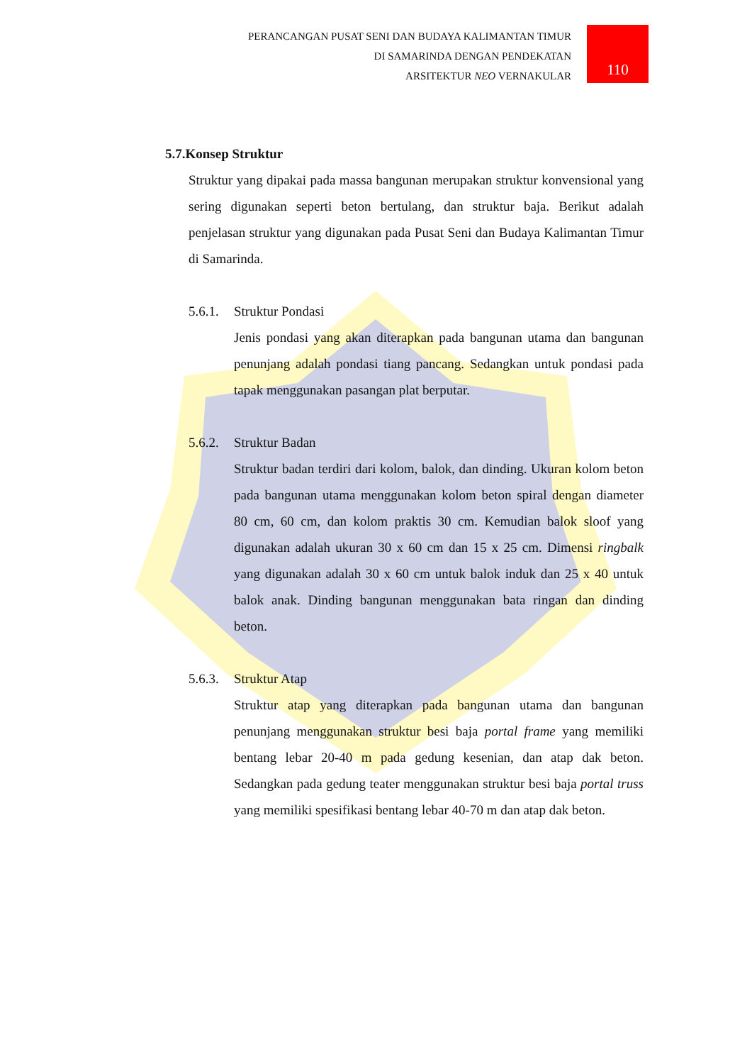PERANCANGAN PUSAT SENI DAN BUDAYA KALIMANTAN TIMUR
DI SAMARINDA DENGAN PENDEKATAN
ARSITEKTUR NEO VERNAKULAR
110
5.7.Konsep Struktur
Struktur yang dipakai pada massa bangunan merupakan struktur konvensional yang sering digunakan seperti beton bertulang, dan struktur baja. Berikut adalah penjelasan struktur yang digunakan pada Pusat Seni dan Budaya Kalimantan Timur di Samarinda.
5.6.1. Struktur Pondasi
Jenis pondasi yang akan diterapkan pada bangunan utama dan bangunan penunjang adalah pondasi tiang pancang. Sedangkan untuk pondasi pada tapak menggunakan pasangan plat berputar.
5.6.2. Struktur Badan
Struktur badan terdiri dari kolom, balok, dan dinding. Ukuran kolom beton pada bangunan utama menggunakan kolom beton spiral dengan diameter 80 cm, 60 cm, dan kolom praktis 30 cm. Kemudian balok sloof yang digunakan adalah ukuran 30 x 60 cm dan 15 x 25 cm. Dimensi ringbalk yang digunakan adalah 30 x 60 cm untuk balok induk dan 25 x 40 untuk balok anak. Dinding bangunan menggunakan bata ringan dan dinding beton.
5.6.3. Struktur Atap
Struktur atap yang diterapkan pada bangunan utama dan bangunan penunjang menggunakan struktur besi baja portal frame yang memiliki bentang lebar 20-40 m pada gedung kesenian, dan atap dak beton. Sedangkan pada gedung teater menggunakan struktur besi baja portal truss yang memiliki spesifikasi bentang lebar 40-70 m dan atap dak beton.